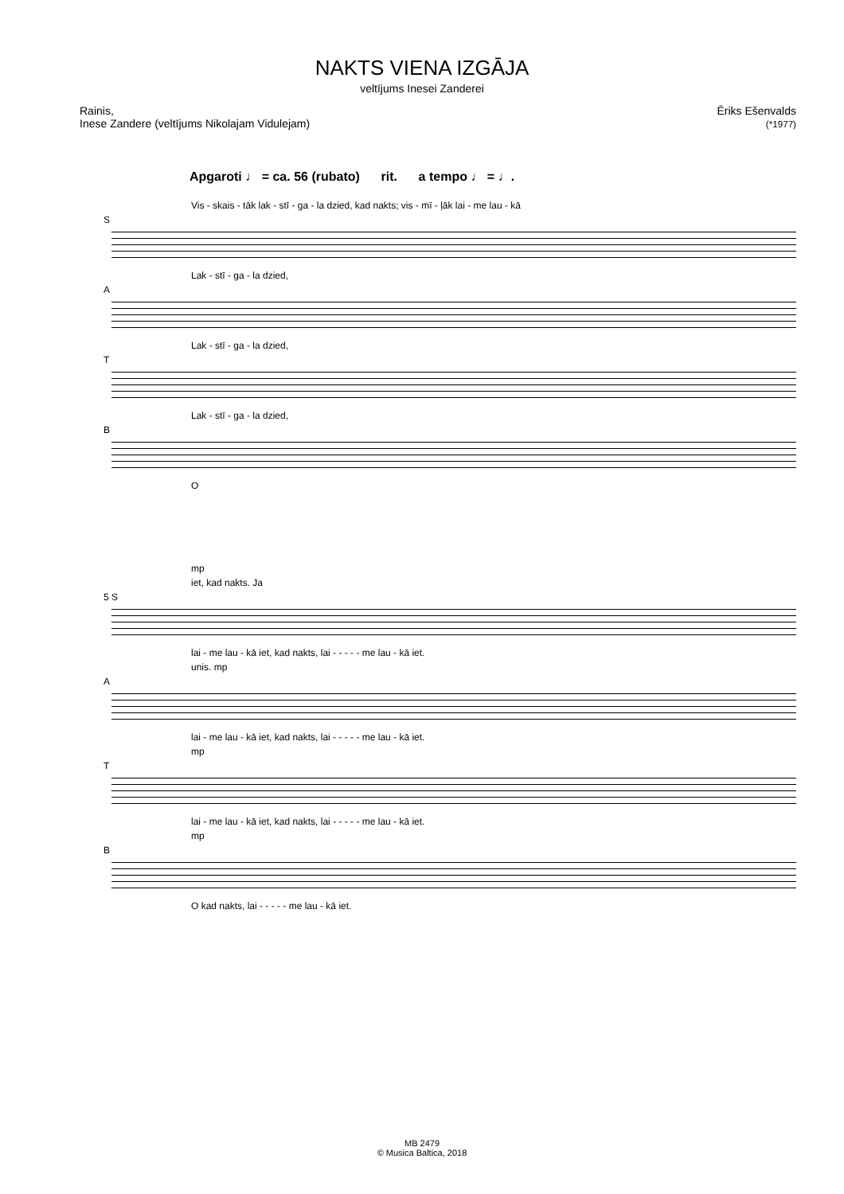NAKTS VIENA IZGĀJA
veltījums Inesei Zanderei
Rainis,
Inese Zandere (veltījums Nikolajam Vidulejam)
Ēriks Ešenvalds
(*1977)
Apgaroti ♩ = ca. 56 (rubato) rit. a tempo ♩ = ♩.
Vis - skais - tāk lak - stī - ga - la dzied, kad nakts; vis - mī - ļāk lai - me lau - kā
S
Lak - stī - ga - la dzied,
A
Lak - stī - ga - la dzied,
T
Lak - stī - ga - la dzied,
B
O
mp
iet, kad nakts. Ja
5 S
lai - me lau - kā iet, kad nakts, lai - - - - - me lau - kā iet.
unis. mp
A
lai - me lau - kā iet, kad nakts, lai - - - - - me lau - kā iet.
mp
T
lai - me lau - kā iet, kad nakts, lai - - - - - me lau - kā iet.
mp
B
O kad nakts, lai - - - - - me lau - kā iet.
MB 2479
© Musica Baltica, 2018